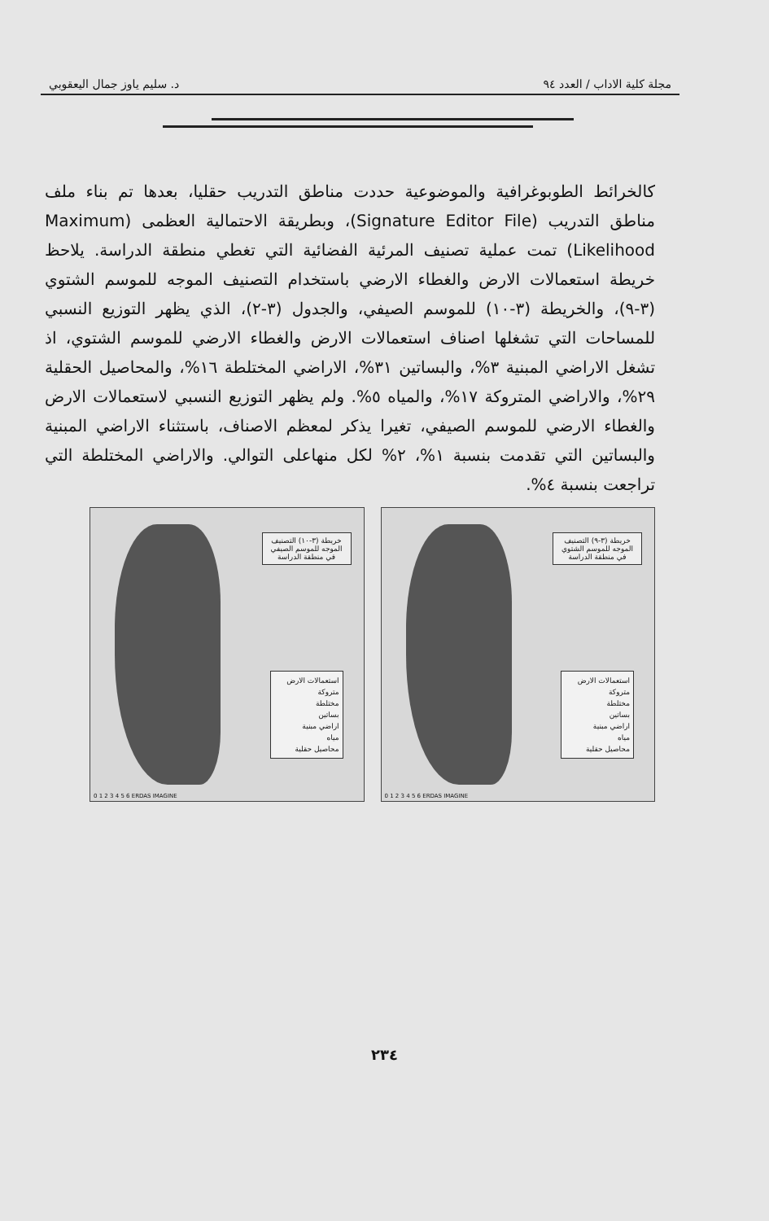مجلة كلية الاداب / العدد ٩٤ د. سليم ياوز جمال اليعقوبي
كالخرائط الطوبوغرافية والموضوعية حددت مناطق التدريب حقليا، بعدها تم بناء ملف مناطق التدريب (Signature Editor File)، وبطريقة الاحتمالية العظمى (Maximum Likelihood) تمت عملية تصنيف المرئية الفضائية التي تغطي منطقة الدراسة. يلاحظ خريطة استعمالات الارض والغطاء الارضي باستخدام التصنيف الموجه للموسم الشتوي (٣-٩)، والخريطة (٣-١٠) للموسم الصيفي، والجدول (٣-٢)، الذي يظهر التوزيع النسبي للمساحات التي تشغلها اصناف استعمالات الارض والغطاء الارضي للموسم الشتوي، اذ تشغل الاراضي المبنية ٣%، والبساتين ٣١%، الاراضي المختلطة ١٦%، والمحاصيل الحقلية ٢٩%، والاراضي المتروكة ١٧%، والمياه ٥%. ولم يظهر التوزيع النسبي لاستعمالات الارض والغطاء الارضي للموسم الصيفي، تغيرا يذكر لمعظم الاصناف، باستثناء الاراضي المبنية والبساتين التي تقدمت بنسبة ١%، ٢% لكل منهاعلى التوالي. والاراضي المختلطة التي تراجعت بنسبة ٤%.
خريطة (٣-١٠) التصنيف الموجه للموسم الصيفي في منطقة الدراسة
استعمالات الارض
متروكة
مختلطة
بساتين
اراضي مبنية
مياه
محاصيل حقلية
0 1 2 3 4 5 6 ERDAS IMAGINE
خريطة (٣-٩) التصنيف الموجه للموسم الشتوي في منطقة الدراسة
استعمالات الارض
متروكة
مختلطة
بساتين
اراضي مبنية
مياه
محاصيل حقلية
0 1 2 3 4 5 6 ERDAS IMAGINE
٢٣٤